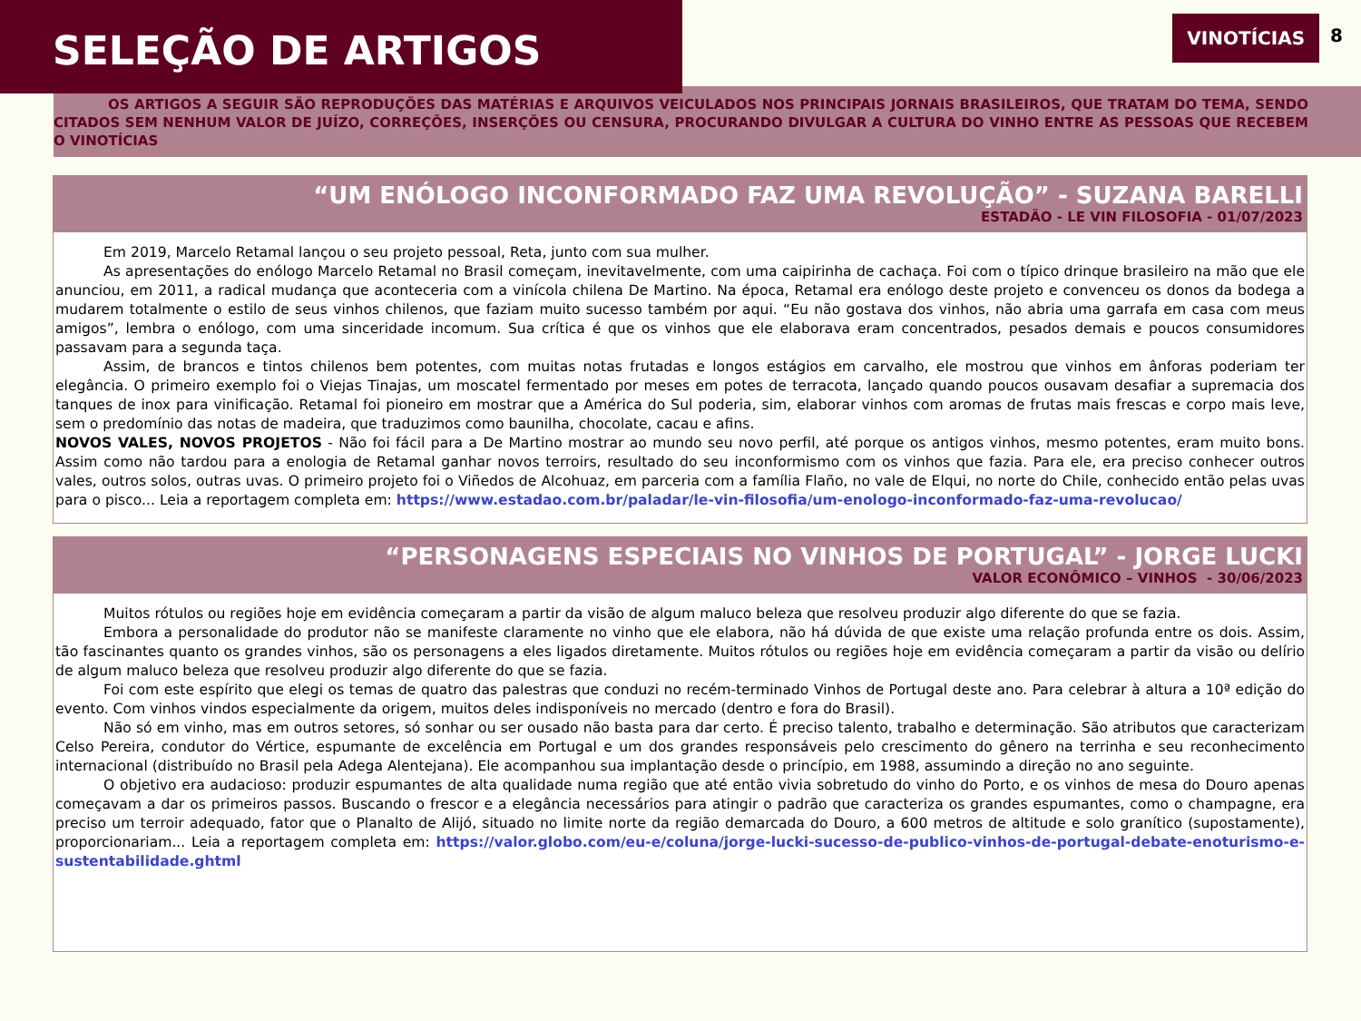SELEÇÃO DE ARTIGOS
VINOTÍCIAS 8
OS ARTIGOS A SEGUIR SÃO REPRODUÇÕES DAS MATÉRIAS E ARQUIVOS VEICULADOS NOS PRINCIPAIS JORNAIS BRASILEIROS, QUE TRATAM DO TEMA, SENDO CITADOS SEM NENHUM VALOR DE JUÍZO, CORREÇÕES, INSERÇÕES OU CENSURA, PROCURANDO DIVULGAR A CULTURA DO VINHO ENTRE AS PESSOAS QUE RECEBEM O VINOTÍCIAS
“UM ENÓLOGO INCONFORMADO FAZ UMA REVOLUÇÃO” - SUZANA BARELLI
ESTADÃO - LE VIN FILOSOFIA - 01/07/2023
Em 2019, Marcelo Retamal lançou o seu projeto pessoal, Reta, junto com sua mulher.
As apresentações do enólogo Marcelo Retamal no Brasil começam, inevitavelmente, com uma caipirinha de cachaça. Foi com o típico drinque brasileiro na mão que ele anunciou, em 2011, a radical mudança que aconteceria com a vinícola chilena De Martino. Na época, Retamal era enólogo deste projeto e convenceu os donos da bodega a mudarem totalmente o estilo de seus vinhos chilenos, que faziam muito sucesso também por aqui. “Eu não gostava dos vinhos, não abria uma garrafa em casa com meus amigos”, lembra o enólogo, com uma sinceridade incomum. Sua crítica é que os vinhos que ele elaborava eram concentrados, pesados demais e poucos consumidores passavam para a segunda taça.
Assim, de brancos e tintos chilenos bem potentes, com muitas notas frutadas e longos estágios em carvalho, ele mostrou que vinhos em ânforas poderiam ter elegância. O primeiro exemplo foi o Viejas Tinajas, um moscatel fermentado por meses em potes de terracota, lançado quando poucos ousavam desafiar a supremacia dos tanques de inox para vinificação. Retamal foi pioneiro em mostrar que a América do Sul poderia, sim, elaborar vinhos com aromas de frutas mais frescas e corpo mais leve, sem o predomínio das notas de madeira, que traduzimos como baunilha, chocolate, cacau e afins.
NOVOS VALES, NOVOS PROJETOS - Não foi fácil para a De Martino mostrar ao mundo seu novo perfil, até porque os antigos vinhos, mesmo potentes, eram muito bons. Assim como não tardou para a enologia de Retamal ganhar novos terroirs, resultado do seu inconformismo com os vinhos que fazia. Para ele, era preciso conhecer outros vales, outros solos, outras uvas. O primeiro projeto foi o Viñedos de Alcohuaz, em parceria com a família Flaño, no vale de Elqui, no norte do Chile, conhecido então pelas uvas para o pisco... Leia a reportagem completa em: https://www.estadao.com.br/paladar/le-vin-filosofia/um-enologo-inconformado-faz-uma-revolucao/
“PERSONAGENS ESPECIAIS NO VINHOS DE PORTUGAL” - JORGE LUCKI
VALOR ECONÔMICO – VINHOS - 30/06/2023
Muitos rótulos ou regiões hoje em evidência começaram a partir da visão de algum maluco beleza que resolveu produzir algo diferente do que se fazia.
Embora a personalidade do produtor não se manifeste claramente no vinho que ele elabora, não há dúvida de que existe uma relação profunda entre os dois. Assim, tão fascinantes quanto os grandes vinhos, são os personagens a eles ligados diretamente. Muitos rótulos ou regiões hoje em evidência começaram a partir da visão ou delírio de algum maluco beleza que resolveu produzir algo diferente do que se fazia.
Foi com este espírito que elegi os temas de quatro das palestras que conduzi no recém-terminado Vinhos de Portugal deste ano. Para celebrar à altura a 10ª edição do evento. Com vinhos vindos especialmente da origem, muitos deles indisponíveis no mercado (dentro e fora do Brasil).
Não só em vinho, mas em outros setores, só sonhar ou ser ousado não basta para dar certo. É preciso talento, trabalho e determinação. São atributos que caracterizam Celso Pereira, condutor do Vértice, espumante de excelência em Portugal e um dos grandes responsáveis pelo crescimento do gênero na terrinha e seu reconhecimento internacional (distribuído no Brasil pela Adega Alentejana). Ele acompanhou sua implantação desde o princípio, em 1988, assumindo a direção no ano seguinte.
O objetivo era audacioso: produzir espumantes de alta qualidade numa região que até então vivia sobretudo do vinho do Porto, e os vinhos de mesa do Douro apenas começavam a dar os primeiros passos. Buscando o frescor e a elegância necessários para atingir o padrão que caracteriza os grandes espumantes, como o champagne, era preciso um terroir adequado, fator que o Planalto de Alijó, situado no limite norte da região demarcada do Douro, a 600 metros de altitude e solo granítico (supostamente), proporcionariam... Leia a reportagem completa em: https://valor.globo.com/eu-e/coluna/jorge-lucki-sucesso-de-publico-vinhos-de-portugal-debate-enoturismo-e-sustentabilidade.ghtml